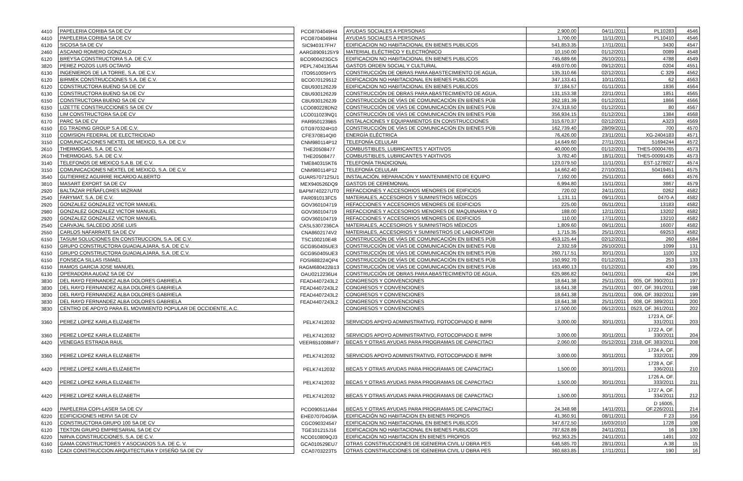| 4410 | PAPELERIA CORIBA SA DE CV | PCO8704049H4 | AYUDAS SOCIALES A PERSONAS | 2,900.00 | 04/11/2011 | PL10283 | 4546 |
| 4410 | PAPELERIA CORIBA SA DE CV | PCO8704049H4 | AYUDAS SOCIALES A PERSONAS | 1,700.00 | 11/11/2011 | PL10410 | 4546 |
| 6120 | SICOSA SA DE CV | SIC940317FH7 | EDIFICACION NO HABITACIONAL EN BIENES PUBLICOS | 541,853.35 | 17/11/2011 | 3430 | 4547 |
| 2460 | ASCANIO ROMERO GONZALO | AARG8909125Y9 | MATERIAL ELÉCTRICO Y ELECTRÓNICO | 10,150.00 | 01/12/2011 | 0089 | 4548 |
| 6120 | BREYSA CONSTRUCTORA S.A. DE C.V. | BCO900423GC5 | EDIFICACION NO HABITACIONAL EN BIENES PUBLICOS | 745,689.66 | 26/10/2011 | 4788 | 4549 |
| 3820 | PEREZ POZOS LUIS OCTAVIO | PEPL7404135A4 | GASTOS ORDEN SOCIAL Y CULTURAL | 459,070.00 | 09/12/2011 | 0204 | 4551 |
| 6130 | INGENIEROS DE LA TORRE, S.A. DE C.V. | ITO951005HY5 | CONSTRUCCIÓN DE OBRAS PARA ABASTECIMIENTO DE AGUA, | 135,310.66 | 02/12/2011 | C 329 | 4562 |
| 6120 | BIRMEK CONSTRUCCIONES S.A. DE C.V. | BCO070129512 | EDIFICACION NO HABITACIONAL EN BIENES PUBLICOS | 347,133.41 | 10/11/2011 | 62 | 4563 |
| 6120 | CONSTRUCTORA BUENO SA DE CV | CBU9301262J9 | EDIFICACION NO HABITACIONAL EN BIENES PUBLICOS | 37,184.57 | 01/11/2011 | 1836 | 4564 |
| 6130 | CONSTRUCTORA BUENO SA DE CV | CBU9301262J9 | CONSTRUCCIÓN DE OBRAS PARA ABASTECIMIENTO DE AGUA, | 131,153.38 | 22/11/2011 | 1851 | 4565 |
| 6150 | CONSTRUCTORA BUENO SA DE CV | CBU9301262J9 | CONSTRUCCIÓN DE VÍAS DE COMUNICACIÓN EN BIENES PÚB | 262,181.39 | 01/12/2011 | 1866 | 4566 |
| 6150 | LIZETTE CONSTRUCCIONES SA DE CV | LCO080228DN2 | CONSTRUCCIÓN DE VÍAS DE COMUNICACIÓN EN BIENES PÚB | 374,318.50 | 01/12/2011 | 80 | 4567 |
| 6150 | LIM CONSTRUCTORA SA.DE CV | LCO011023NQ1 | CONSTRUCCIÓN DE VÍAS DE COMUNICACIÓN EN BIENES PÚB | 356,934.15 | 01/12/2011 | 1384 | 4568 |
| 6170 | PARC SA DE CV | PAR9501239B5 | INSTALACIONES Y EQUIPAMIENTOS EN CONSTRUCCIONES | 315,670.37 | 02/12/2011 | A323 | 4569 |
| 6150 | EG TRADING GROUP S.A DE C.V. | GTG970324H10 | CONSTRUCCIÓN DE VÍAS DE COMUNICACIÓN EN BIENES PÚB | 162,739.40 | 28/09/2011 | 700 | 4570 |
| 3110 | COMISION FEDERAL DE ELECTRICIDAD | CFE370814QI0 | ENERGÍA ELÉCTRICA | 76,426.00 | 23/11/2011 | XG-2404183 | 4571 |
| 3150 | COMUNICACIONES NEXTEL DE MEXICO, S.A. DE C.V. | CNM980114P12 | TELEFONÍA CELULAR | 14,649.60 | 27/11/2011 | 51694244 | 4572 |
| 2610 | THERMOGAS, S.A. DE C.V. | THE20508477 | COMBUSTIBLES, LUBRICANTES Y ADITIVOS | 40,000.00 | 01/12/2011 | THES-00004765 | 4573 |
| 2610 | THERMOGAS, S.A. DE C.V. | THE20508477 | COMBUSTIBLES, LUBRICANTES Y ADITIVOS | 3,782.40 | 18/11/2011 | THES-00091435 | 4573 |
| 3140 | TELEFONOS DE MEXICO S.A.B. DE C.V. | TME840315KT6 | TELEFONÍA TRADICIONAL | 123,079.50 | 11/11/2011 | EST-1278027 | 4574 |
| 3150 | COMUNICACIONES NEXTEL DE MEXICO, S.A. DE C.V. | CNM980114P12 | TELEFONÍA CELULAR | 14,662.40 | 27/10/2011 | 50419451 | 4575 |
| 3540 | GUTIERREZ AGUIRRE RICARDO ALBERTO | GUAR570712SU1 | INSTALACIÓN, REPARACIÓN Y MANTENIMIENTO DE EQUIPO | 7,192.00 | 25/11/2011 | 6663 | 4576 |
| 3810 | MASART EXPORT SA DE CV | MEX940526DQ9 | GASTOS DE CEREMONIAL | 6,994.80 | 15/11/2011 | 3867 | 4579 |
| 2920 | BALTAZAR PEÑAFLORES MIZRAIM | BAPM740227UT0 | REFACCIONES Y ACCESORIOS MENORES DE EDIFICIOS | 720.02 | 24/11/2011 | 0262 | 4582 |
| 2540 | FARYMAT, S.A. DE C.V. | FAR091013FC5 | MATERIALES, ACCESORIOS Y SUMINISTROS MÉDICOS | 1,131.11 | 09/11/2011 | 0470-A | 4582 |
| 2920 | GONZALEZ GONZALEZ VICTOR MANUEL | GOV360104719 | REFACCIONES Y ACCESORIOS MENORES DE EDIFICIOS | 225.00 | 05/11/2011 | 13183 | 4582 |
| 2980 | GONZALEZ GONZALEZ VICTOR MANUEL | GOV360104719 | REFACCIONES Y ACCESORIOS MENORES DE MAQUINARIA Y O | 188.00 | 12/11/2011 | 13202 | 4582 |
| 2920 | GONZALEZ GONZALEZ VICTOR MANUEL | GOV360104719 | REFACCIONES Y ACCESORIOS MENORES DE EDIFICIOS | 110.00 | 17/11/2011 | 13210 | 4582 |
| 2540 | CARVAJAL SALCEDO JOSE LUIS | CASL5307236CA | MATERIALES, ACCESORIOS Y SUMINISTROS MÉDICOS | 1,809.60 | 09/11/2011 | 16007 | 4582 |
| 2550 | CARLOS NAFARRATE SA DE CV | CNA8602174V2 | MATERIALES, ACCESORIOS Y SUMINISTROS DE LABORATORI | 1,715.35 | 25/11/2011 | 69253 | 4582 |
| 6150 | TASUM SOLUCIONES EN CONSTRUCCION, S.A. DE C.V. | TSC100210E48 | CONSTRUCCIÓN DE VÍAS DE COMUNICACIÓN EN BIENES PÚB | 453,125.44 | 02/12/2011 | 260 | 4584 |
| 6150 | GRUPO CONSTRUCTORA GUADALAJARA, S.A. DE C.V. | GCG950405UE3 | CONSTRUCCIÓN DE VÍAS DE COMUNICACIÓN EN BIENES PÚB | 2,332.59 | 26/10/2011 | 1099 | 131 |
| 6150 | GRUPO CONSTRUCTORA GUADALAJARA, S.A. DE C.V. | GCG950405UE3 | CONSTRUCCIÓN DE VÍAS DE COMUNICACIÓN EN BIENES PÚB | 260,717.51 | 30/11/2011 | 1100 | 132 |
| 6150 | FONSECA SILLAS ISMAEL | FOSI688224QP4 | CONSTRUCCIÓN DE VÍAS DE COMUNICACIÓN EN BIENES PÚB | 150,992.70 | 01/12/2011 | 253 | 133 |
| 6150 | RAMOS GARCIA JOSE MANUEL | RAGM680422B13 | CONSTRUCCIÓN DE VÍAS DE COMUNICACIÓN EN BIENES PÚB | 163,490.13 | 01/12/2011 | 430 | 195 |
| 6130 | OPERADORA AUDAZ SA DE CV | OAU0212236U4 | CONSTRUCCIÓN DE OBRAS PARA ABASTECIMIENTO DE AGUA, | 625,986.82 | 04/11/2011 | 424 | 196 |
| 3830 | DEL RAYO FERNANDEZ ALBA DOLORES GABRIELA | FEAD4407243L2 | CONGRESOS Y CONVENCIONES | 18,641.38 | 25/11/2011 | 005, OF. 390/2011 | 197 |
| 3830 | DEL RAYO FERNANDEZ ALBA DOLORES GABRIELA | FEAD4407243L2 | CONGRESOS Y CONVENCIONES | 18,641.38 | 25/11/2011 | 007, OF. 391/2011 | 198 |
| 3830 | DEL RAYO FERNANDEZ ALBA DOLORES GABRIELA | FEAD4407243L2 | CONGRESOS Y CONVENCIONES | 18,641.38 | 25/11/2011 | 006, OF. 392/2011 | 199 |
| 3830 | DEL RAYO FERNANDEZ ALBA DOLORES GABRIELA | FEAD4407243L2 | CONGRESOS Y CONVENCIONES | 18,641.38 | 25/11/2011 | 008, OF. 389/2011 | 200 |
| 3830 | CENTRO DE APOYO PARA EL MOVIMIENTO POPULAR DE OCCIDENTE, A.C. | | CONGRESOS Y CONVENCIONES | 17,500.00 | 06/12/2011 | 0523, OF. 361/2011 | 202 |
| 3360 | PEREZ LOPEZ KARLA ELIZABETH | PELK7412032 | SERVICIOS APOYO ADMINISTRATIVO, FOTOCOPIADO E IMPR | 3,000.00 | 30/11/2011 | 1723 A, OF. 331/2011 | 203 |
| 3360 | PEREZ LOPEZ KARLA ELIZABETH | PELK7412032 | SERVICIOS APOYO ADMINISTRATIVO, FOTOCOPIADO E IMPR | 3,000.00 | 30/11/2011 | 1722 A, OF. 330/2011 | 204 |
| 4420 | VENEGAS ESTRADA RAUL | VEER651008MF7 | BECAS Y OTRAS AYUDAS PARA PROGRAMAS DE CAPACITACI | 2,060.00 | 05/12/2011 | 2318, OF. 383/2011 | 208 |
| 3360 | PEREZ LOPEZ KARLA ELIZABETH | PELK7412032 | SERVICIOS APOYO ADMINISTRATIVO, FOTOCOPIADO E IMPR | 3,000.00 | 30/11/2011 | 1724 A, OF. 332/2011 | 209 |
| 4420 | PEREZ LOPEZ KARLA ELIZABETH | PELK7412032 | BECAS Y OTRAS AYUDAS PARA PROGRAMAS DE CAPACITACI | 1,500.00 | 30/11/2011 | 1728 A, OF. 336/2011 | 210 |
| 4420 | PEREZ LOPEZ KARLA ELIZABETH | PELK7412032 | BECAS Y OTRAS AYUDAS PARA PROGRAMAS DE CAPACITACI | 1,500.00 | 30/11/2011 | 1726 A, OF. 333/2011 | 211 |
| 4420 | PEREZ LOPEZ KARLA ELIZABETH | PELK7412032 | BECAS Y OTRAS AYUDAS PARA PROGRAMAS DE CAPACITACI | 1,500.00 | 30/11/2011 | 1727 A, OF. 334/2011 | 212 |
| 4420 | PAPELERIA COPI-LASER SA DE CV | PCO090511AB4 | BECAS Y OTRAS AYUDAS PARA PROGRAMAS DE CAPACITACI | 24,348.98 | 14/11/2011 | D 16005, OF.226/2011 | 214 |
| 6220 | EDIFICICIONES HERVI SA DE CV | EHE070704G9A | EDIFICACIÓN NO HABITACION EN BIENES PROPIOS | 41,360.91 | 08/11/2011 | F 23 | 156 |
| 6120 | CONSTRUCTORA GRUPO 100 SA DE CV | CGC090324547 | EDIFICACION NO HABITACIONAL EN BIENES PUBLICOS | 347,672.50 | 16/03/2010 | 1728 | 108 |
| 6120 | TEKTON GRUPO EMPRESARIAL SA DE CV | TGE101215J16 | EDIFICACION NO HABITACIONAL EN BIENES PUBLICOS | 787,628.89 | 24/11/2011 | 16 | 130 |
| 6220 | NIRVA CONSTRUCCIONES, S.A. DE C.V. | NCO010809QJ3 | EDIFICACIÓN NO HABITACION EN BIENES PROPIOS | 952,363.25 | 24/11/2011 | 1491 | 102 |
| 6160 | GAMA CONSTRUCTORES Y ASOCIADOS S.A. DE C. V. | GCA010529EU7 | OTRAS CONSTRUCCIONES DE IGENIERIA CIVIL U OBRA PES | 646,585.70 | 28/11/2011 | A 38 | 15 |
| 6160 | CADI CONSTRUCCION ARQUITECTURA Y DISEÑO SA DE CV | CCA0703223T5 | OTRAS CONSTRUCCIONES DE IGENIERIA CIVIL U OBRA PES | 360,683.85 | 17/11/2011 | 190 | 16 |